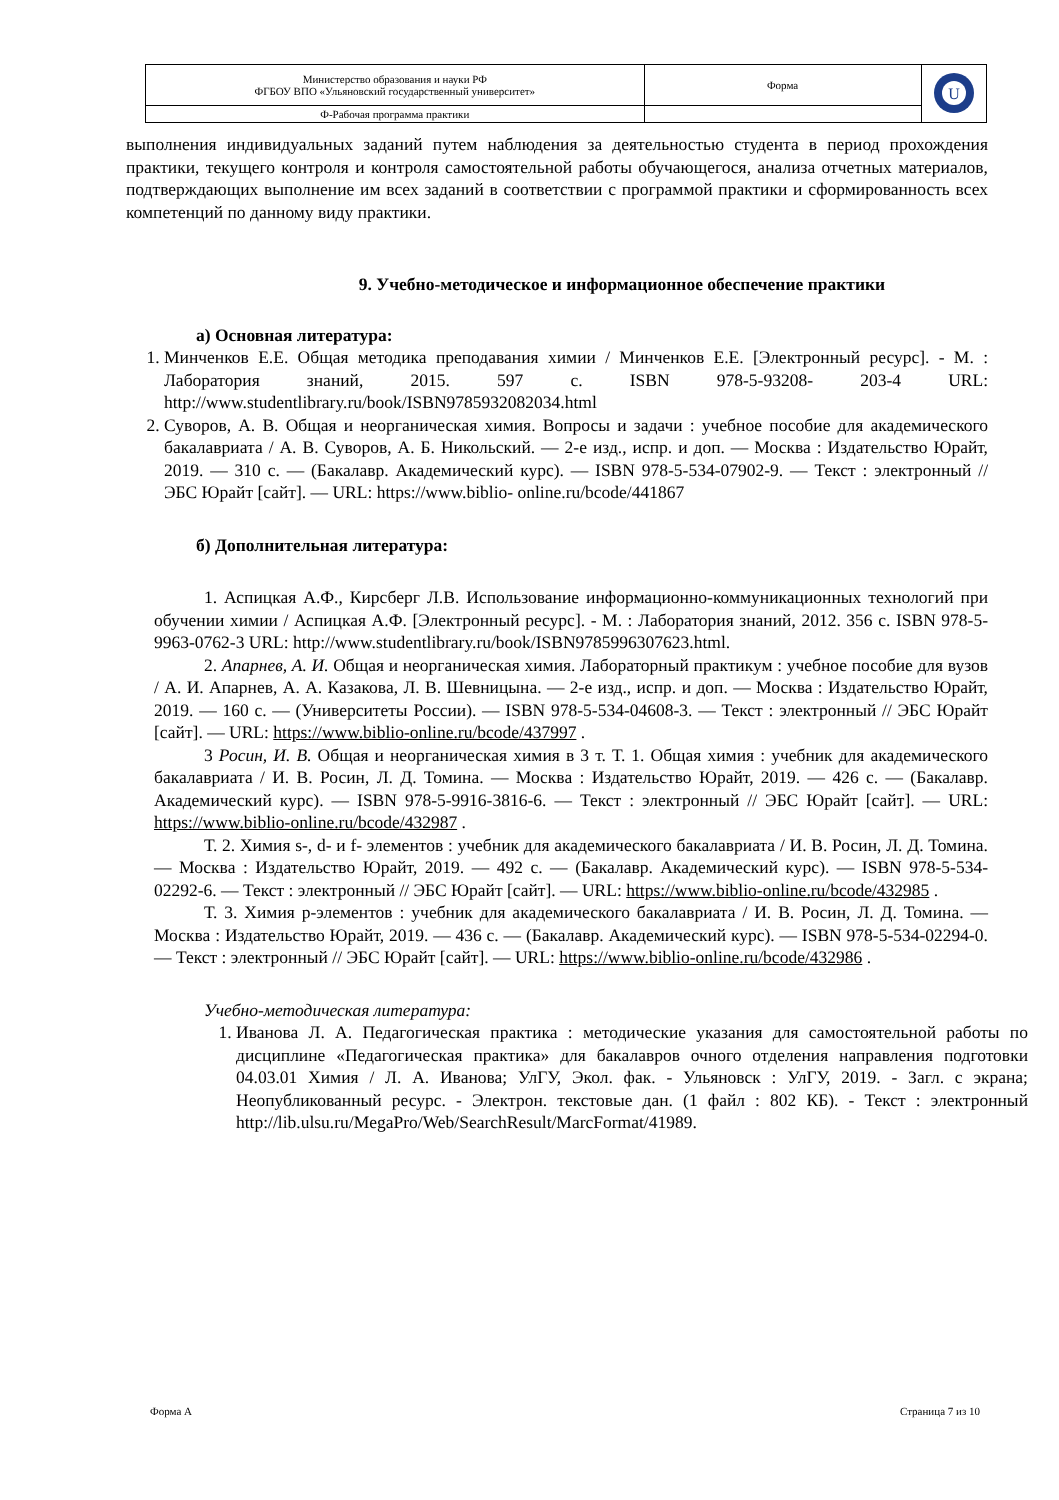| Министерство образования и науки РФ ФГБОУ ВПО «Ульяновский государственный университет» | Форма | U |
| Ф-Рабочая программа практики | | |
выполнения индивидуальных заданий путем наблюдения за деятельностью студента в период прохождения практики, текущего контроля и контроля самостоятельной работы обучающегося, анализа отчетных материалов, подтверждающих выполнение им всех заданий в соответствии с программой практики и сформированность всех компетенций по данному виду практики.
9. Учебно-методическое и информационное обеспечение практики
а) Основная литература:
1. Минченков Е.Е. Общая методика преподавания химии / Минченков Е.Е. [Электронный ресурс]. - М. : Лаборатория знаний, 2015. 597 с. ISBN 978-5-93208- 203-4 URL: http://www.studentlibrary.ru/book/ISBN9785932082034.html
2. Суворов, А. В. Общая и неорганическая химия. Вопросы и задачи : учебное пособие для академического бакалавриата / А. В. Суворов, А. Б. Никольский. — 2-е изд., испр. и доп. — Москва : Издательство Юрайт, 2019. — 310 с. — (Бакалавр. Академический курс). — ISBN 978-5-534-07902-9. — Текст : электронный // ЭБС Юрайт [сайт]. — URL: https://www.biblio- online.ru/bcode/441867
б) Дополнительная литература:
1. Аспицкая А.Ф., Кирсберг Л.В. Использование информационно-коммуникационных технологий при обучении химии / Аспицкая А.Ф. [Электронный ресурс]. - М. : Лаборатория знаний, 2012. 356 с. ISBN 978-5-9963-0762-3 URL: http://www.studentlibrary.ru/book/ISBN9785996307623.html.
2. Апарнев, А. И. Общая и неорганическая химия. Лабораторный практикум : учебное пособие для вузов / А. И. Апарнев, А. А. Казакова, Л. В. Шевницына. — 2-е изд., испр. и доп. — Москва : Издательство Юрайт, 2019. — 160 с. — (Университеты России). — ISBN 978-5-534-04608-3. — Текст : электронный // ЭБС Юрайт [сайт]. — URL: https://www.biblio-online.ru/bcode/437997 .
3 Росин, И. В. Общая и неорганическая химия в 3 т. Т. 1. Общая химия : учебник для академического бакалавриата / И. В. Росин, Л. Д. Томина. — Москва : Издательство Юрайт, 2019. — 426 с. — (Бакалавр. Академический курс). — ISBN 978-5-9916-3816-6. — Текст : электронный // ЭБС Юрайт [сайт]. — URL: https://www.biblio-online.ru/bcode/432987 .
Т. 2. Химия s-, d- и f- элементов : учебник для академического бакалавриата / И. В. Росин, Л. Д. Томина. — Москва : Издательство Юрайт, 2019. — 492 с. — (Бакалавр. Академический курс). — ISBN 978-5-534-02292-6. — Текст : электронный // ЭБС Юрайт [сайт]. — URL: https://www.biblio-online.ru/bcode/432985 .
Т. 3. Химия p-элементов : учебник для академического бакалавриата / И. В. Росин, Л. Д. Томина. — Москва : Издательство Юрайт, 2019. — 436 с. — (Бакалавр. Академический курс). — ISBN 978-5-534-02294-0. — Текст : электронный // ЭБС Юрайт [сайт]. — URL: https://www.biblio-online.ru/bcode/432986 .
Учебно-методическая литература:
1. Иванова Л. А. Педагогическая практика : методические указания для самостоятельной работы по дисциплине «Педагогическая практика» для бакалавров очного отделения направления подготовки 04.03.01 Химия / Л. А. Иванова; УлГУ, Экол. фак. - Ульяновск : УлГУ, 2019. - Загл. с экрана; Неопубликованный ресурс. - Электрон. текстовые дан. (1 файл : 802 КБ). - Текст : электронный http://lib.ulsu.ru/MegaPro/Web/SearchResult/MarcFormat/41989.
Форма А Страница 7 из 10